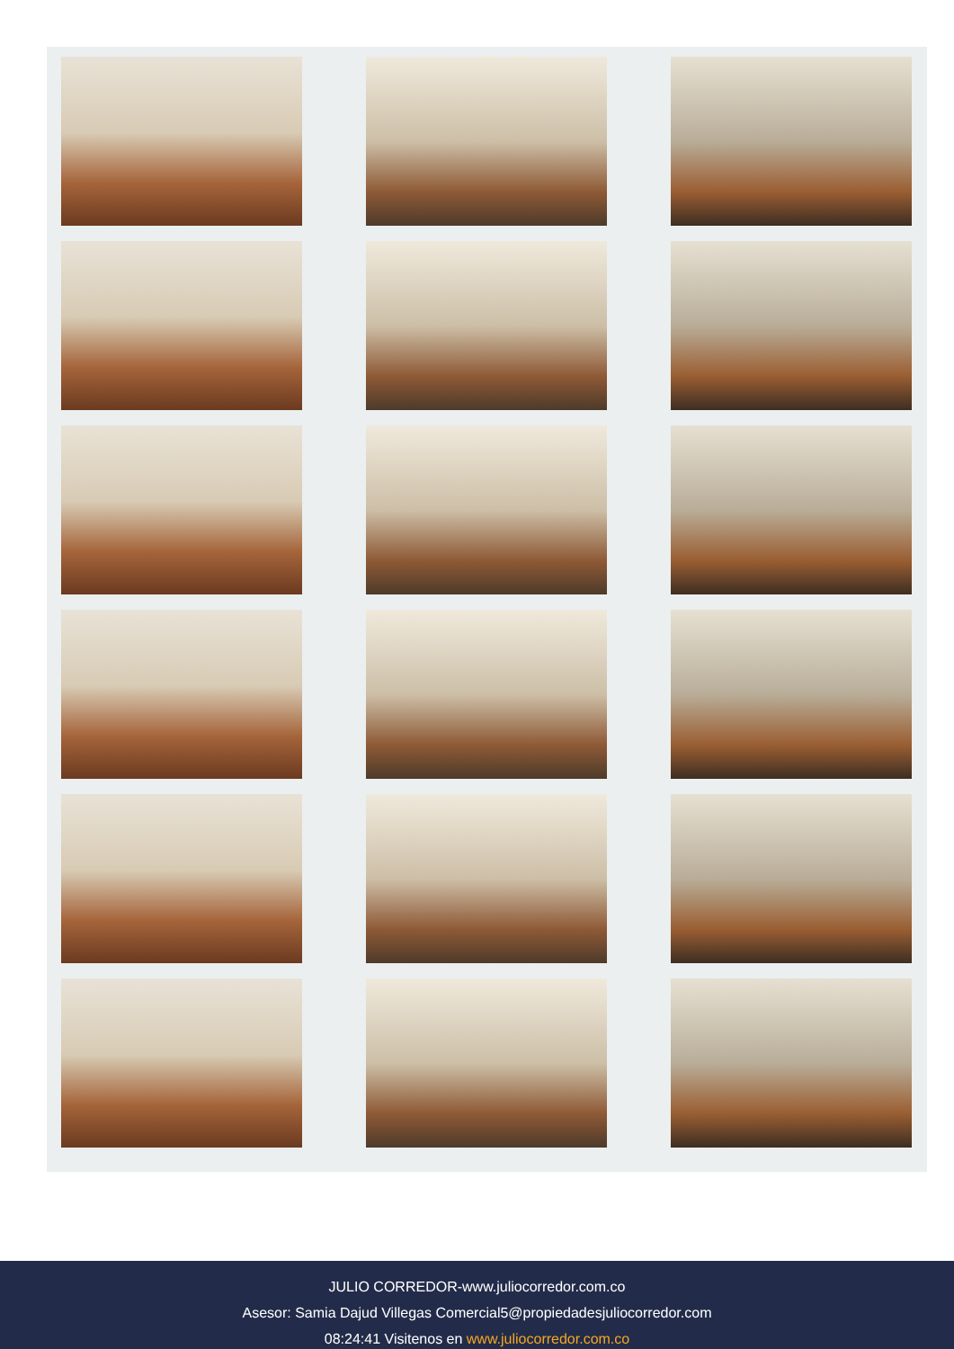JULIO CORREDOR-www.juliocorredor.com.co
Asesor: Samia Dajud Villegas Comercial5@propiedadesjuliocorredor.com
08:24:41 Visitenos en www.juliocorredor.com.co